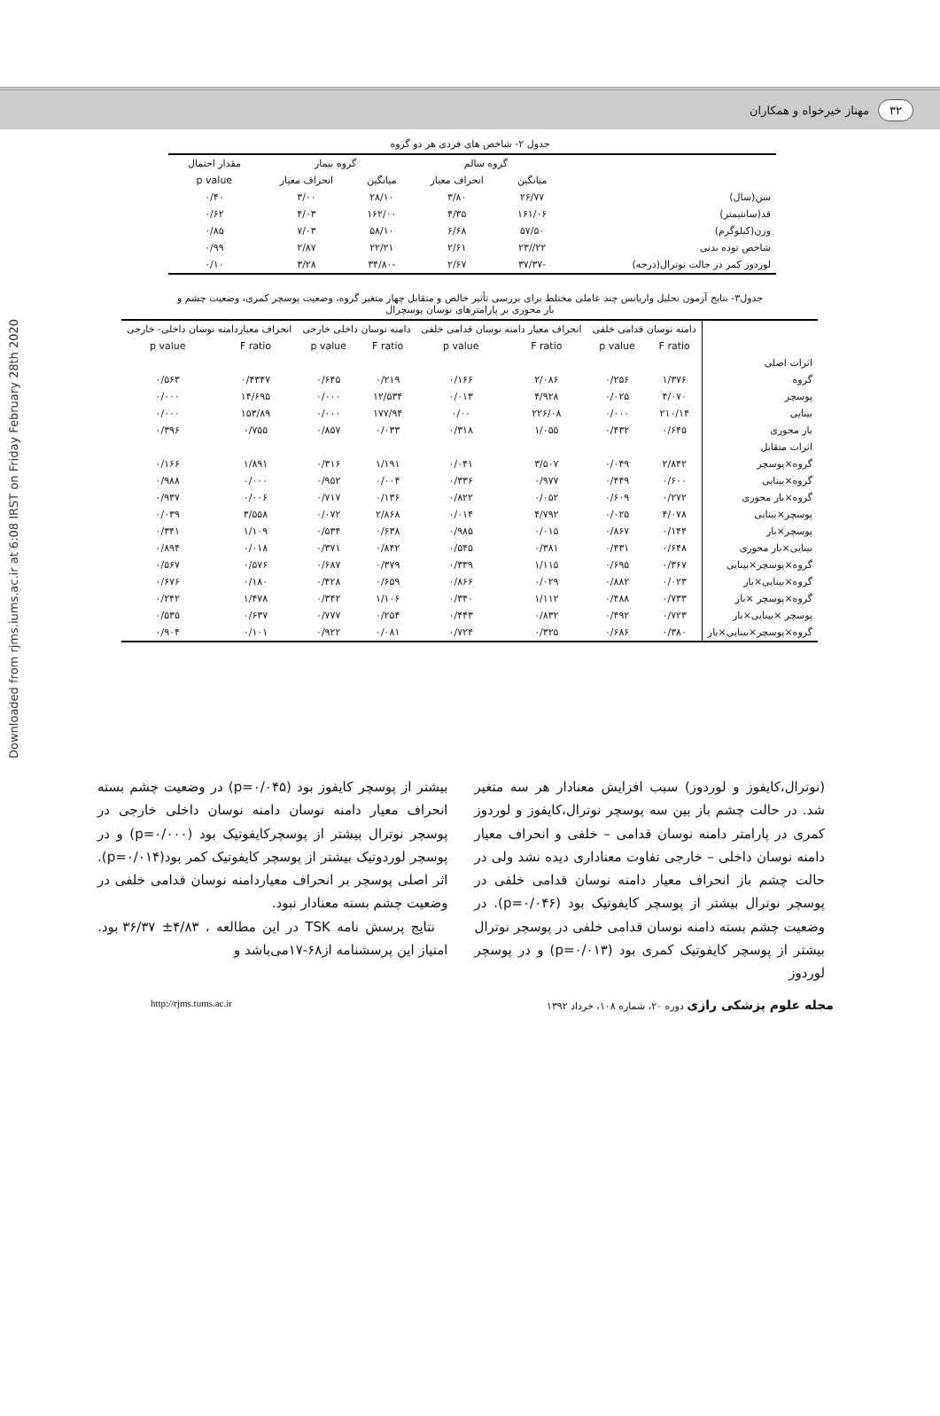Downloaded from rjms.iums.ac.ir at 6:08 IRST on Friday February 28th 2020
۳۲ مهناز خیرخواه و همکاران
جدول ۲- شاخص های فردی هر دو گروه
| | گروه سالم | | گروه بیمار | | مقدار احتمال |
| --- | --- | --- | --- | --- | --- |
| | میانگین | انحراف معیار | میانگین | انحراف معیار | p value |
| سن(سال) | ۲۶/۷۷ | ۳/۸۰ | ۲۸/۱۰ | ۳/۰۰ | ۰/۴۰ |
| قد(سانتیمتر) | ۱۶۱/۰۶ | ۴/۳۵ | ۱۶۲/۰۰ | ۴/۰۳ | ۰/۶۲ |
| وزن(کیلوگرم) | ۵۷/۵۰ | ۶/۶۸ | ۵۸/۱۰ | ۷/۰۳ | ۰/۸۵ |
| شاخص توده بدنی | ۲۲//۲۳ | ۲/۶۱ | ۲۲/۲۱ | ۲/۸۷ | ۰/۹۹ |
| لوردوز کمر در حالت نوترال(درجه) | -۳۷/۳۷ | ۲/۶۷ | -۳۴/۸۰ | ۳/۲۸ | ۰/۱۰ |
جدول۳- نتایج آزمون تحلیل واریانس چند عاملی مختلط برای بررسی تأثیر خالص و متقابل چهار متغیر گروه، وضعیت پوسچر کمری، وضعیت چشم و
بار محوری بر پارامترهای نوسان پوسچرال
| | دامنه نوسان قدامی خلفی | | انحراف معیار دامنه نوسان قدامی خلفی | | دامنه نوسان داخلی خارجی | | انحراف معیاردامنه نوسان داخلی- خارجی | |
| --- | --- | --- | --- | --- | --- | --- | --- | --- |
| | F ratio | p value | F ratio | p value | F ratio | p value | F ratio | p value |
| اثرات اصلی | | | | | | | | |
| گروه | ۱/۳۷۶ | ۰/۲۵۶ | ۲/۰۸۶ | ۰/۱۶۶ | ۰/۲۱۹ | ۰/۶۴۵ | ۰/۴۳۴۷ | ۰/۵۶۳ |
| پوسچر | ۴/۰۷۰ | ۰/۰۲۵ | ۴/۹۲۸ | ۰/۰۱۳ | ۱۲/۵۳۴ | ۰/۰۰۰ | ۱۴/۶۹۵ | ۰/۰۰۰ |
| بینایی | ۲۱۰/۱۴ | ۰/۰۰۰ | ۲۲۶/۰۸ | ۰/۰۰ | ۱۷۷/۹۴ | ۰/۰۰۰ | ۱۵۳/۸۹ | ۰/۰۰۰ |
| بار محوری | ۰/۶۴۵ | ۰/۴۳۲ | ۱/۰۵۵ | ۰/۳۱۸ | ۰/۰۳۳ | ۰/۸۵۷ | ۰/۷۵۵ | ۰/۳۹۶ |
| اثرات متقابل | | | | | | | | |
| گروه×پوسچر | ۲/۸۴۲ | ۰/۰۴۹ | ۳/۵۰۷ | ۰/۰۴۱ | ۱/۱۹۱ | ۰/۳۱۶ | ۱/۸۹۱ | ۰/۱۶۶ |
| گروه×بینایی | ۰/۶۰۰ | ۰/۴۴۹ | ۰/۹۷۷ | ۰/۳۳۶ | ۰/۰۰۴ | ۰/۹۵۲ | ۰/۰۰۰ | ۰/۹۸۸ |
| گروه×بار محوری | ۰/۲۷۲ | ۰/۶۰۹ | ۰/۰۵۲ | ۰/۸۲۲ | ۰/۱۳۶ | ۰/۷۱۷ | ۰/۰۰۶ | ۰/۹۳۷ |
| پوسچر×بینایی | ۴/۰۷۸ | ۰/۰۲۵ | ۴/۷۹۲ | ۰/۰۱۴ | ۲/۸۶۸ | ۰/۰۷۲ | ۳/۵۵۸ | ۰/۰۳۹ |
| پوسچر×بار | ۰/۱۴۴ | ۰/۸۶۷ | ۰/۰۱۵ | ۰/۹۸۵ | ۰/۶۳۸ | ۰/۵۳۴ | ۱/۱۰۹ | ۰/۳۴۱ |
| بینایی×بار محوری | ۰/۶۴۸ | ۰/۴۳۱ | ۰/۳۸۱ | ۰/۵۴۵ | ۰/۸۴۲ | ۰/۳۷۱ | ۰/۰۱۸ | ۰/۸۹۴ |
| گروه×پوسچر×بینایی | ۰/۳۶۷ | ۰/۶۹۵ | ۱/۱۱۵ | ۰/۳۳۹ | ۰/۳۷۹ | ۰/۶۸۷ | ۰/۵۷۶ | ۰/۵۶۷ |
| گروه×بینایی×بار | ۰/۰۲۳ | ۰/۸۸۲ | ۰/۰۲۹ | ۰/۸۶۶ | ۰/۶۵۹ | ۰/۴۲۸ | ۰/۱۸۰ | ۰/۶۷۶ |
| گروه×پوسچر ×بار | ۰/۷۳۳ | ۰/۴۸۸ | ۱/۱۱۲ | ۰/۳۴۰ | ۱/۱۰۶ | ۰/۳۴۲ | ۱/۴۷۸ | ۰/۲۴۲ |
| پوسچر ×بینایی×بار | ۰/۷۲۳ | ۰/۴۹۲ | ۰/۸۳۲ | ۰/۴۴۳ | ۰/۲۵۴ | ۰/۷۷۷ | ۰/۶۳۷ | ۰/۵۳۵ |
| گروه×پوسچر×بینایی×بار | ۰/۳۸۰ | ۰/۶۸۶ | ۰/۳۲۵ | ۰/۷۲۴ | ۰/۰۸۱ | ۰/۹۲۲ | ۰/۱۰۱ | ۰/۹۰۴ |
(نوترال،کایفوز و لوردوز) سبب افزایش معنادار هر سه متغیر شد. در حالت چشم باز بین سه پوسچر نوترال،کایفوز و لوردوز کمری در پارامتر دامنه نوسان قدامی – خلفی و انحراف معیار دامنه نوسان داخلی – خارجی تفاوت معناداری دیده نشد ولی در حالت چشم باز انحراف معیار دامنه نوسان قدامی خلفی در پوسچر نوترال بیشتر از پوسچر کایفوتیک بود (p=۰/۰۴۶). در وضعیت چشم بسته دامنه نوسان قدامی خلفی در پوسچر نوترال بیشتر از پوسچر کایفوتیک کمری بود (p=۰/۰۱۳) و در پوسچر لوردوز
بیشتر از پوسچر کایفوز بود (p=۰/۰۴۵) در وضعیت چشم بسته انحراف معیار دامنه نوسان دامنه نوسان داخلی خارجی در پوسچر نوترال بیشتر از پوسچرکایفوتیک بود (p=۰/۰۰۰) و در پوسچر لوردوتیک بیشتر از پوسچر کایفوتیک کمر بود(p=۰/۰۱۴). اثر اصلی پوسچر بر انحراف معیاردامنه نوسان قدامی خلفی در وضعیت چشم بسته معنادار نبود.
نتایج پرسش نامه TSK در این مطالعه ، ۴/۸۳± ۳۶/۳۷ بود. امتیاز این پرسشنامه از۶۸-۱۷می‌باشد و
مجله علوم پزشکی رازی دوره ۲۰، شماره ۱۰۸، خرداد ۱۳۹۲ http://rjms.tums.ac.ir